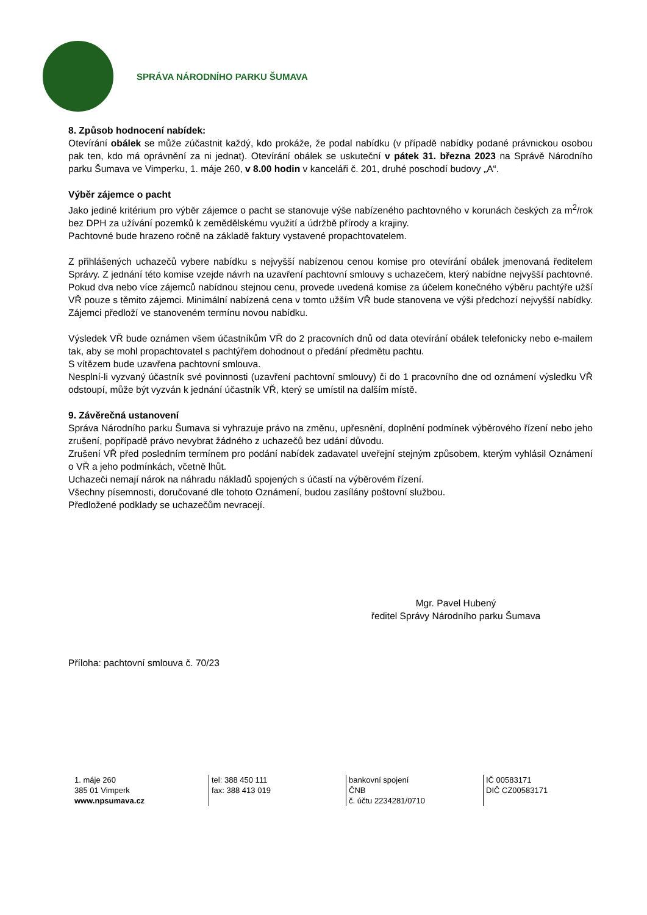SPRÁVA NÁRODNÍHO PARKU ŠUMAVA
8. Způsob hodnocení nabídek:
Otevírání obálek se může zúčastnit každý, kdo prokáže, že podal nabídku (v případě nabídky podané právnickou osobou pak ten, kdo má oprávnění za ni jednat). Otevírání obálek se uskuteční v pátek 31. března 2023 na Správě Národního parku Šumava ve Vimperku, 1. máje 260, v 8.00 hodin v kanceláři č. 201, druhé poschodí budovy „A“.
Výběr zájemce o pacht
Jako jediné kritérium pro výběr zájemce o pacht se stanovuje výše nabízeného pachtovného v korunách českých za m<sup>2</sup>/rok bez DPH za užívání pozemků k zemědělskému využití a údržbě přírody a krajiny.
Pachtovné bude hrazeno ročně na základě faktury vystavené propachtovatelem.
Z přihlášených uchazečů vybere nabídku s nejvyšší nabízenou cenou komise pro otevírání obálek jmenovaná ředitelem Správy. Z jednání této komise vzejde návrh na uzavření pachtovní smlouvy s uchazečem, který nabídne nejvyšší pachtovné. Pokud dva nebo více zájemců nabídnou stejnou cenu, provede uvedená komise za účelem konečného výběru pachtýře užší VŘ pouze s těmito zájemci. Minimální nabízená cena v tomto užším VŘ bude stanovena ve výši předchozí nejvyšší nabídky. Zájemci předloží ve stanoveném termínu novou nabídku.
Výsledek VŘ bude oznámen všem účastníkům VŘ do 2 pracovních dnů od data otevírání obálek telefonicky nebo e-mailem tak, aby se mohl propachtovatel s pachtýřem dohodnout o předání předmětu pachtu.
S vítězem bude uzavřena pachtovní smlouva.
Nesplní-li vyzvaný účastník své povinnosti (uzavření pachtovní smlouvy) či do 1 pracovního dne od oznámení výsledku VŘ odstoupí, může být vyzván k jednání účastník VŘ, který se umístil na dalším místě.
9. Závěrečná ustanovení
Správa Národního parku Šumava si vyhrazuje právo na změnu, upřesnění, doplnění podmínek výběrového řízení nebo jeho zrušení, popřípadě právo nevybrat žádného z uchazečů bez udání důvodu.
Zrušení VŘ před posledním termínem pro podání nabídek zadavatel uveřejní stejným způsobem, kterým vyhlásil Oznámení o VŘ a jeho podmínkách, včetně lhůt.
Uchazeči nemají nárok na náhradu nákladů spojených s účastí na výběrovém řízení.
Všechny písemnosti, doručované dle tohoto Oznámení, budou zasílány poštovní službou.
Předložené podklady se uchazečům nevracejí.
Mgr. Pavel Hubený
ředitel Správy Národního parku Šumava
Příloha: pachtovní smlouva č. 70/23
1. máje 260
385 01 Vimperk
www.npsumava.cz
tel: 388 450 111
fax: 388 413 019
bankovní spojení
ČNB
č. účtu 2234281/0710
IČ 00583171
DIČ CZ00583171